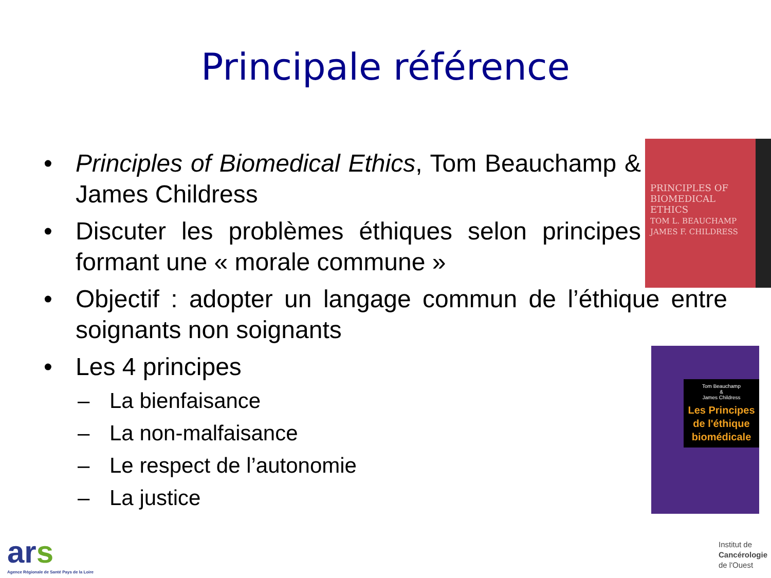Principale référence
• Principles of Biomedical Ethics, Tom Beauchamp & James Childress
• Discuter les problèmes éthiques selon principes formant une « morale commune »
• Objectif : adopter un langage commun de l’éthique entre soignants non soignants
• Les 4 principes
– La bienfaisance
– La non-malfaisance
– Le respect de l’autonomie
– La justice
PRINCIPLES OF BIOMEDICAL ETHICS
TOM L. BEAUCHAMP JAMES F. CHILDRESS
Tom Beauchamp
&
James Childress
Les Principes de l'éthique biomédicale
ars
Agence Régionale de Santé Pays de la Loire
Institut de
Cancérologie
de l'Ouest